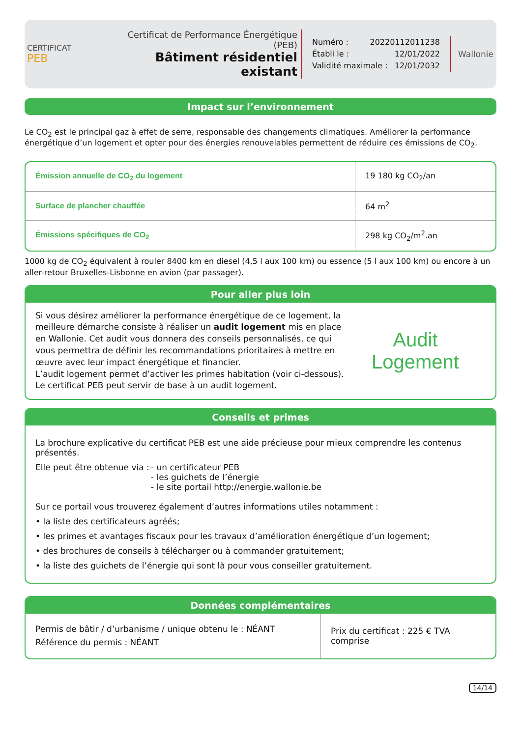CERTIFICAT
PEB
Certificat de Performance Énergétique (PEB)
Bâtiment résidentiel existant
Numéro : 20220112011238
Établi le : 12/01/2022
Validité maximale : 12/01/2032
Wallonie
Impact sur l’environnement
Le CO<sub>2</sub> est le principal gaz à effet de serre, responsable des changements climatiques. Améliorer la performance énergétique d’un logement et opter pour des énergies renouvelables permettent de réduire ces émissions de CO<sub>2</sub>.
| Émission annuelle de CO<sub>2</sub> du logement | 19 180 kg CO<sub>2</sub>/an |
| Surface de plancher chauffée | 64 m<sup>2</sup> |
| Émissions spécifiques de CO<sub>2</sub> | 298 kg CO<sub>2</sub>/m<sup>2</sup>.an |
1000 kg de CO<sub>2</sub> équivalent à rouler 8400 km en diesel (4,5 l aux 100 km) ou essence (5 l aux 100 km) ou encore à un aller-retour Bruxelles-Lisbonne en avion (par passager).
Pour aller plus loin
Si vous désirez améliorer la performance énergétique de ce logement, la meilleure démarche consiste à réaliser un audit logement mis en place en Wallonie. Cet audit vous donnera des conseils personnalisés, ce qui vous permettra de définir les recommandations prioritaires à mettre en œuvre avec leur impact énergétique et financier.
L’audit logement permet d’activer les primes habitation (voir ci-dessous).
Le certificat PEB peut servir de base à un audit logement.
Audit
Logement
Conseils et primes
La brochure explicative du certificat PEB est une aide précieuse pour mieux comprendre les contenus présentés.
Elle peut être obtenue via :
- un certificateur PEB
- les guichets de l’énergie
- le site portail http://energie.wallonie.be
Sur ce portail vous trouverez également d’autres informations utiles notamment :
• la liste des certificateurs agréés;
• les primes et avantages fiscaux pour les travaux d’amélioration énergétique d’un logement;
• des brochures de conseils à télécharger ou à commander gratuitement;
• la liste des guichets de l’énergie qui sont là pour vous conseiller gratuitement.
Données complémentaires
| Permis de bâtir / d’urbanisme / unique obtenu le : NÉANT Référence du permis : NÉANT | Prix du certificat : 225 € TVA comprise |
14/14